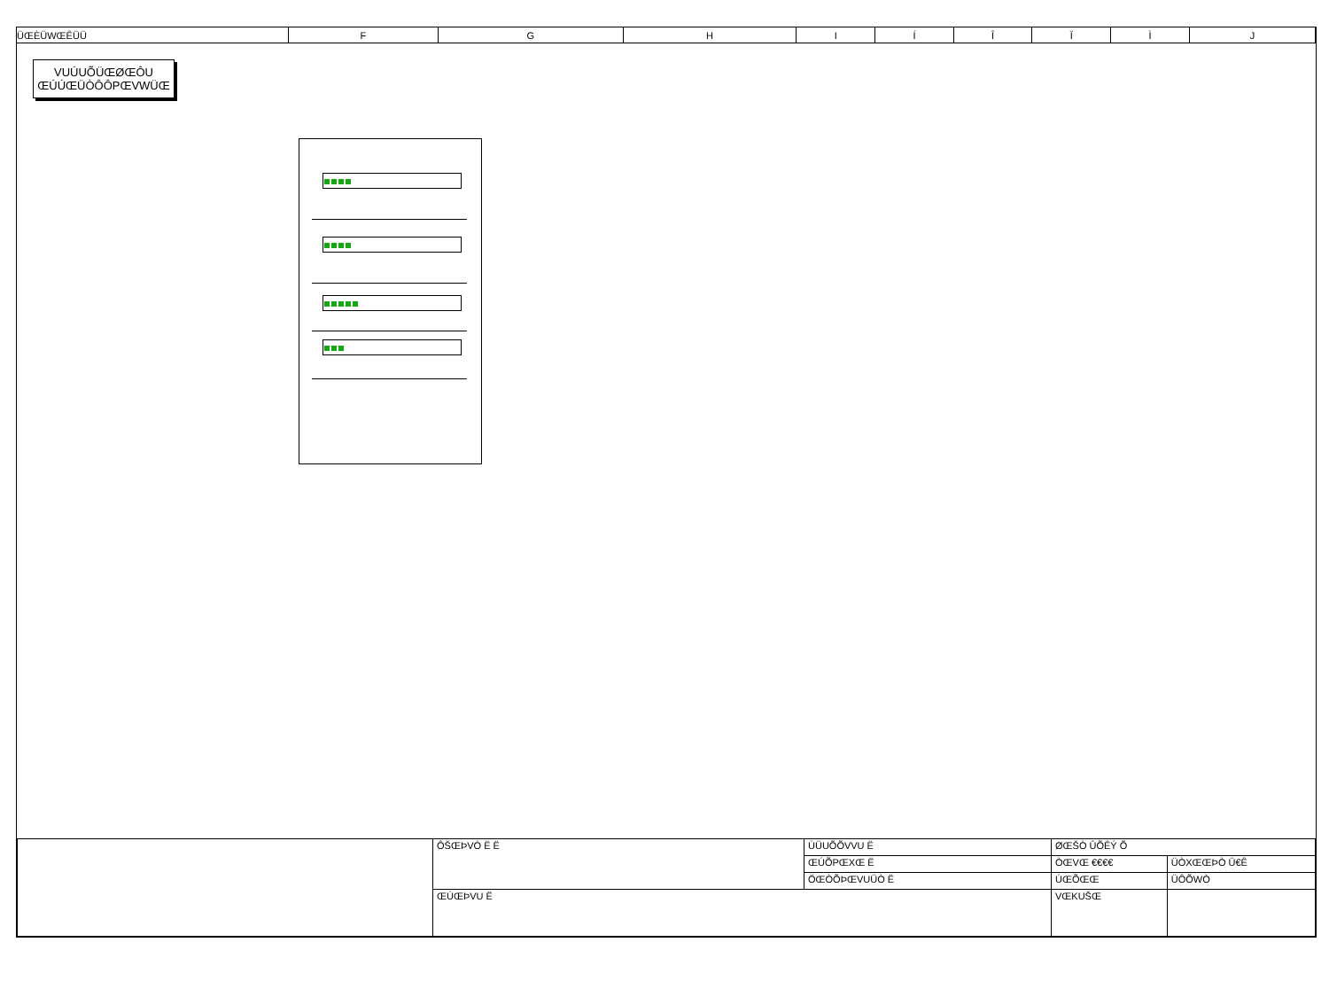| ÜŒÈÜWŒÊÜÜ | F | G | H | I | Í | Î | Ï | Ì | J |
VUÚUÕÜŒØŒÔU
ŒÚÚŒÜÒÔÔPŒVWÜŒ
| | ÔŠŒÞVÒ Ë Ë | ÚÜUÕÕVVU Ë | ØŒŠÒ ÛÕÊÝ Õ | |
| | | ŒÚÕPŒXŒ Ë | ÒŒVŒ €€€€ | ÜÒXŒŒÞÒ Ü€Ê |
| | | ÖŒÒÕÞŒVUÜÒ Ë | ÚŒÕŒŒ | ÜÔÕWÒ |
| | ŒÚŒÞVU Ë | | VŒKUŠŒ | |